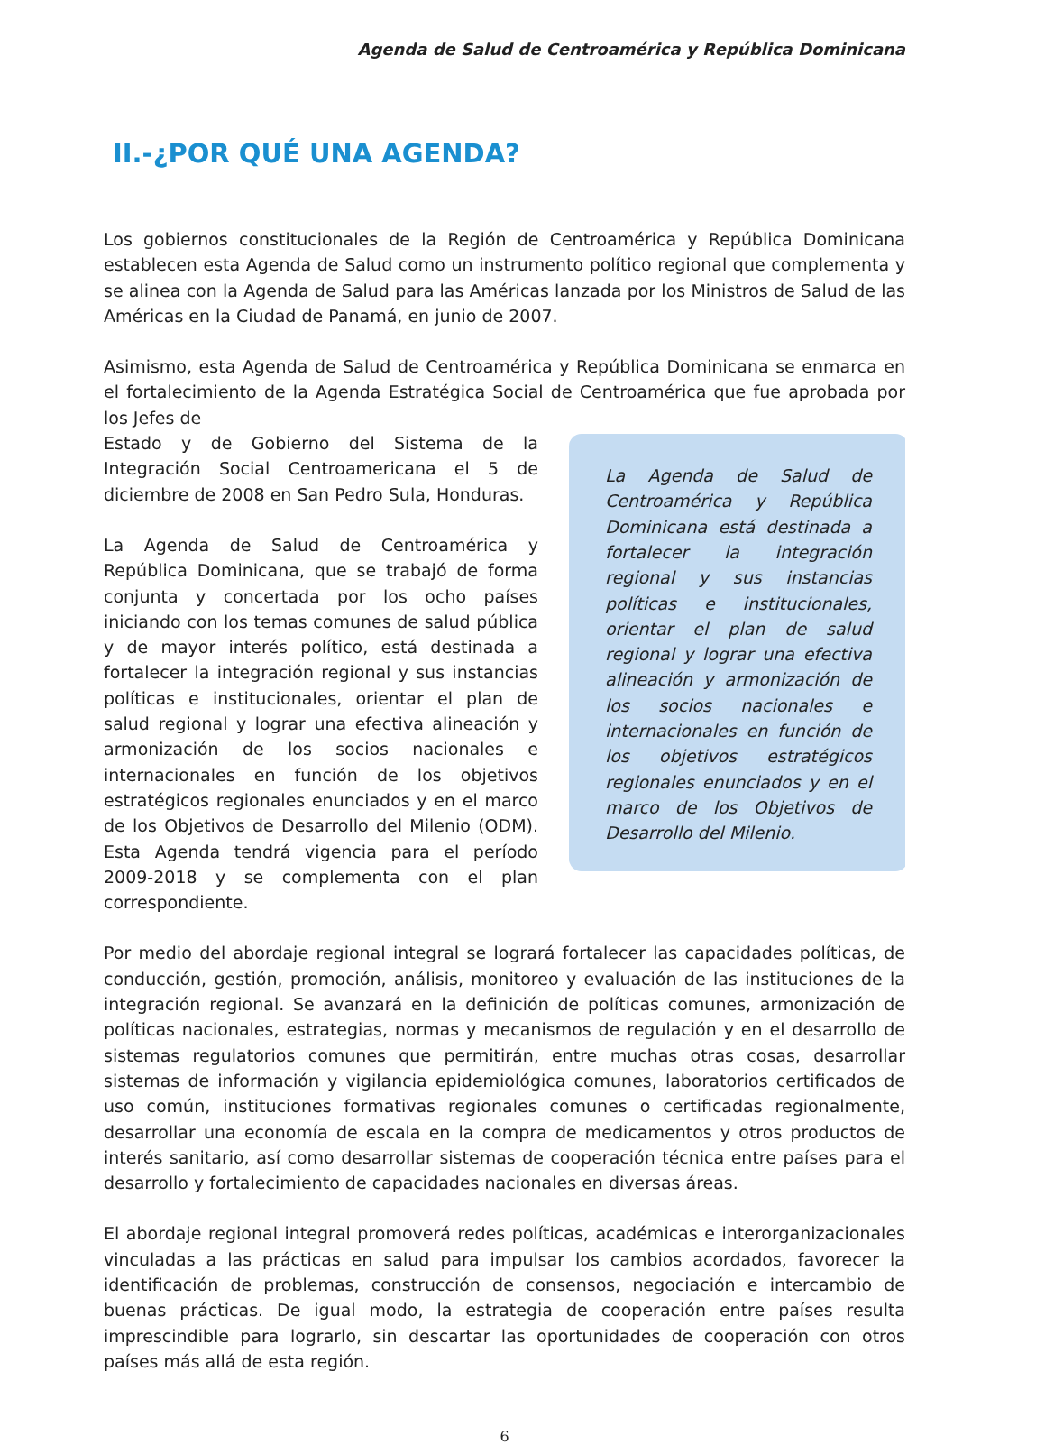Agenda de Salud de Centroamérica y República Dominicana
II.-¿POR QUÉ UNA AGENDA?
Los gobiernos constitucionales de la Región de Centroamérica y República Dominicana establecen esta Agenda de Salud como un instrumento político regional que complementa y se alinea con la Agenda de Salud para las Américas lanzada por los Ministros de Salud de las Américas en la Ciudad de Panamá, en junio de 2007.
Asimismo, esta Agenda de Salud de Centroamérica y República Dominicana se enmarca en el fortalecimiento de la Agenda Estratégica Social de Centroamérica que fue aprobada por los Jefes de
La Agenda de Salud de Centroamérica y República Dominicana está destinada a fortalecer la integración regional y sus instancias políticas e institucionales, orientar el plan de salud regional y lograr una efectiva alineación y armonización de los socios nacionales e internacionales en función de los objetivos estratégicos regionales enunciados y en el marco de los Objetivos de Desarrollo del Milenio.
Estado y de Gobierno del Sistema de la Integración Social Centroamericana el 5 de diciembre de 2008 en San Pedro Sula, Honduras.
La Agenda de Salud de Centroamérica y República Dominicana, que se trabajó de forma conjunta y concertada por los ocho países iniciando con los temas comunes de salud pública y de mayor interés político, está destinada a fortalecer la integración regional y sus instancias políticas e institucionales, orientar el plan de salud regional y lograr una efectiva alineación y armonización de los socios nacionales e internacionales en función de los objetivos estratégicos regionales enunciados y en el marco de los Objetivos de Desarrollo del Milenio (ODM). Esta Agenda tendrá vigencia para el período 2009-2018 y se complementa con el plan correspondiente.
Por medio del abordaje regional integral se logrará fortalecer las capacidades políticas, de conducción, gestión, promoción, análisis, monitoreo y evaluación de las instituciones de la integración regional. Se avanzará en la definición de políticas comunes, armonización de políticas nacionales, estrategias, normas y mecanismos de regulación y en el desarrollo de sistemas regulatorios comunes que permitirán, entre muchas otras cosas, desarrollar sistemas de información y vigilancia epidemiológica comunes, laboratorios certificados de uso común, instituciones formativas regionales comunes o certificadas regionalmente, desarrollar una economía de escala en la compra de medicamentos y otros productos de interés sanitario, así como desarrollar sistemas de cooperación técnica entre países para el desarrollo y fortalecimiento de capacidades nacionales en diversas áreas.
El abordaje regional integral promoverá redes políticas, académicas e interorganizacionales vinculadas a las prácticas en salud para impulsar los cambios acordados, favorecer la identificación de problemas, construcción de consensos, negociación e intercambio de buenas prácticas. De igual modo, la estrategia de cooperación entre países resulta imprescindible para lograrlo, sin descartar las oportunidades de cooperación con otros países más allá de esta región.
6